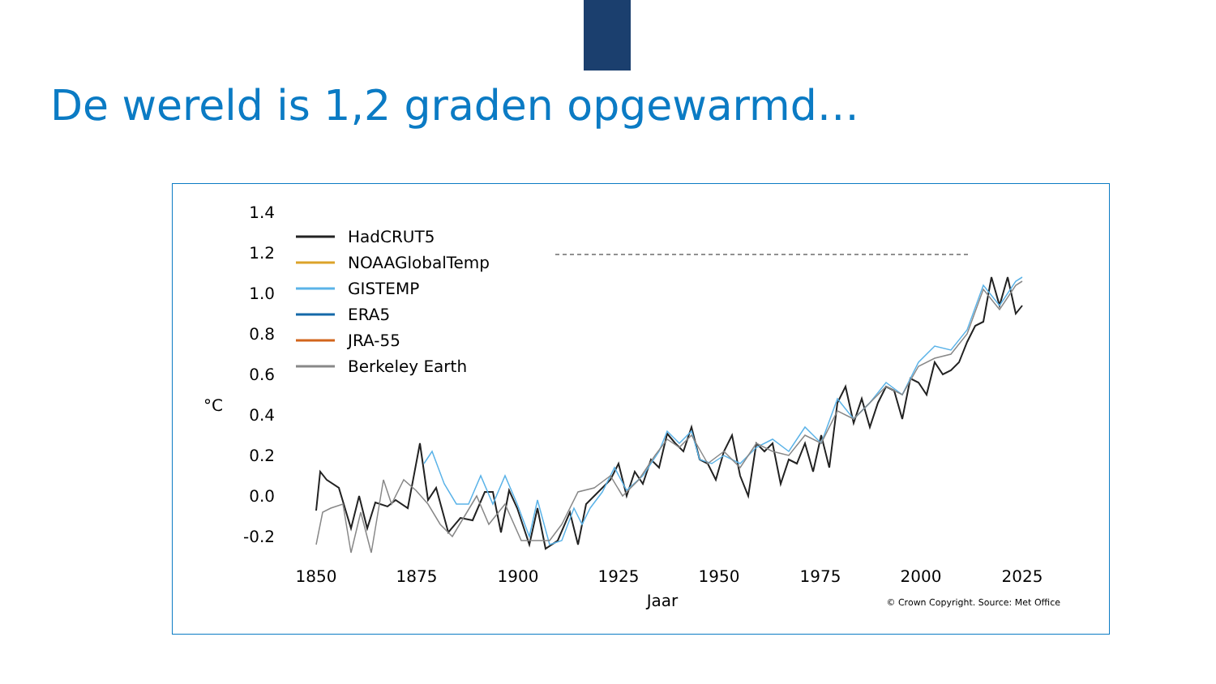De wereld is 1,2 graden opgewarmd…
1.4
1.2
1.0
0.8
0.6
0.4
0.2
0.0
-0.2
°C
1850
1875
1900
1925
1950
1975
2000
2025
Jaar
© Crown Copyright. Source: Met Office
HadCRUT5
NOAAGlobalTemp
GISTEMP
ERA5
JRA-55
Berkeley Earth